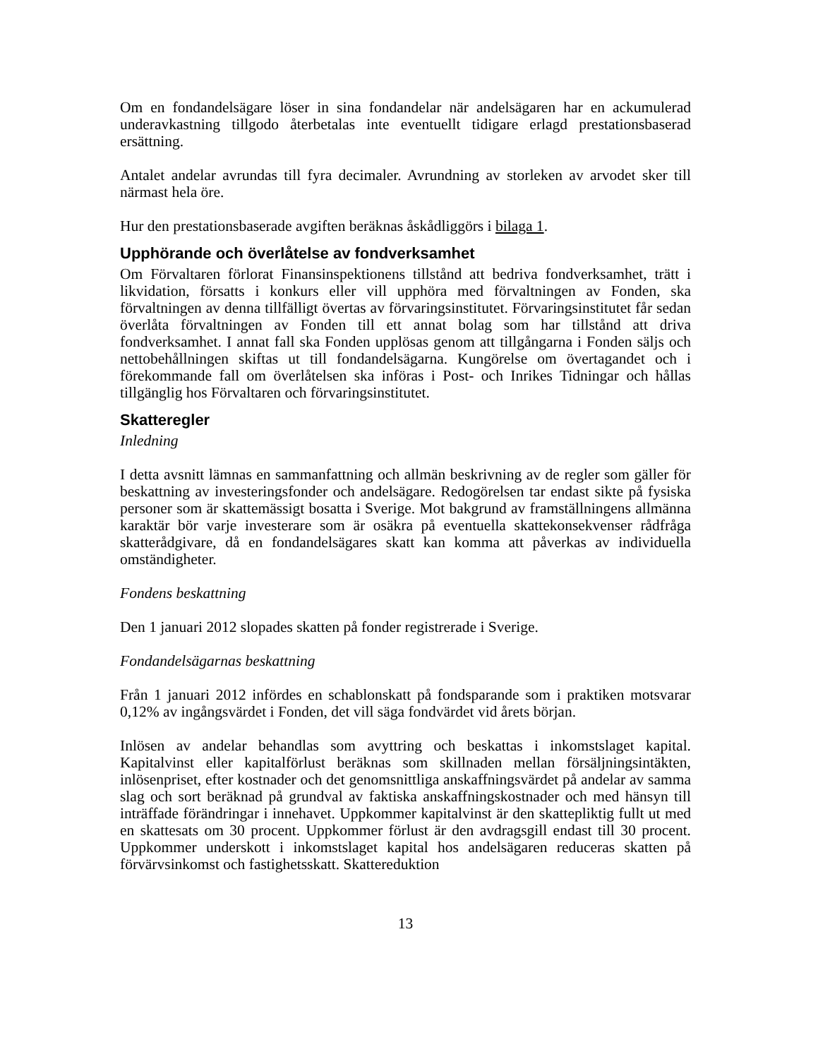Om en fondandelsägare löser in sina fondandelar när andelsägaren har en ackumulerad underavkastning tillgodo återbetalas inte eventuellt tidigare erlagd prestationsbaserad ersättning.
Antalet andelar avrundas till fyra decimaler. Avrundning av storleken av arvodet sker till närmast hela öre.
Hur den prestationsbaserade avgiften beräknas åskådliggörs i bilaga 1.
Upphörande och överlåtelse av fondverksamhet
Om Förvaltaren förlorat Finansinspektionens tillstånd att bedriva fondverksamhet, trätt i likvidation, försatts i konkurs eller vill upphöra med förvaltningen av Fonden, ska förvaltningen av denna tillfälligt övertas av förvaringsinstitutet. Förvaringsinstitutet får sedan överlåta förvaltningen av Fonden till ett annat bolag som har tillstånd att driva fondverksamhet. I annat fall ska Fonden upplösas genom att tillgångarna i Fonden säljs och nettobehållningen skiftas ut till fondandelsägarna. Kungörelse om övertagandet och i förekommande fall om överlåtelsen ska införas i Post- och Inrikes Tidningar och hållas tillgänglig hos Förvaltaren och förvaringsinstitutet.
Skatteregler
Inledning
I detta avsnitt lämnas en sammanfattning och allmän beskrivning av de regler som gäller för beskattning av investeringsfonder och andelsägare. Redogörelsen tar endast sikte på fysiska personer som är skattemässigt bosatta i Sverige. Mot bakgrund av framställningens allmänna karaktär bör varje investerare som är osäkra på eventuella skattekonsekvenser rådfråga skatterådgivare, då en fondandelsägares skatt kan komma att påverkas av individuella omständigheter.
Fondens beskattning
Den 1 januari 2012 slopades skatten på fonder registrerade i Sverige.
Fondandelsägarnas beskattning
Från 1 januari 2012 infördes en schablonskatt på fondsparande som i praktiken motsvarar 0,12% av ingångsvärdet i Fonden, det vill säga fondvärdet vid årets början.
Inlösen av andelar behandlas som avyttring och beskattas i inkomstslaget kapital. Kapitalvinst eller kapitalförlust beräknas som skillnaden mellan försäljningsintäkten, inlösenpriset, efter kostnader och det genomsnittliga anskaffningsvärdet på andelar av samma slag och sort beräknad på grundval av faktiska anskaffningskostnader och med hänsyn till inträffade förändringar i innehavet. Uppkommer kapitalvinst är den skattepliktig fullt ut med en skattesats om 30 procent. Uppkommer förlust är den avdragsgill endast till 30 procent. Uppkommer underskott i inkomstslaget kapital hos andelsägaren reduceras skatten på förvärvsinkomst och fastighetsskatt. Skattereduktion
13